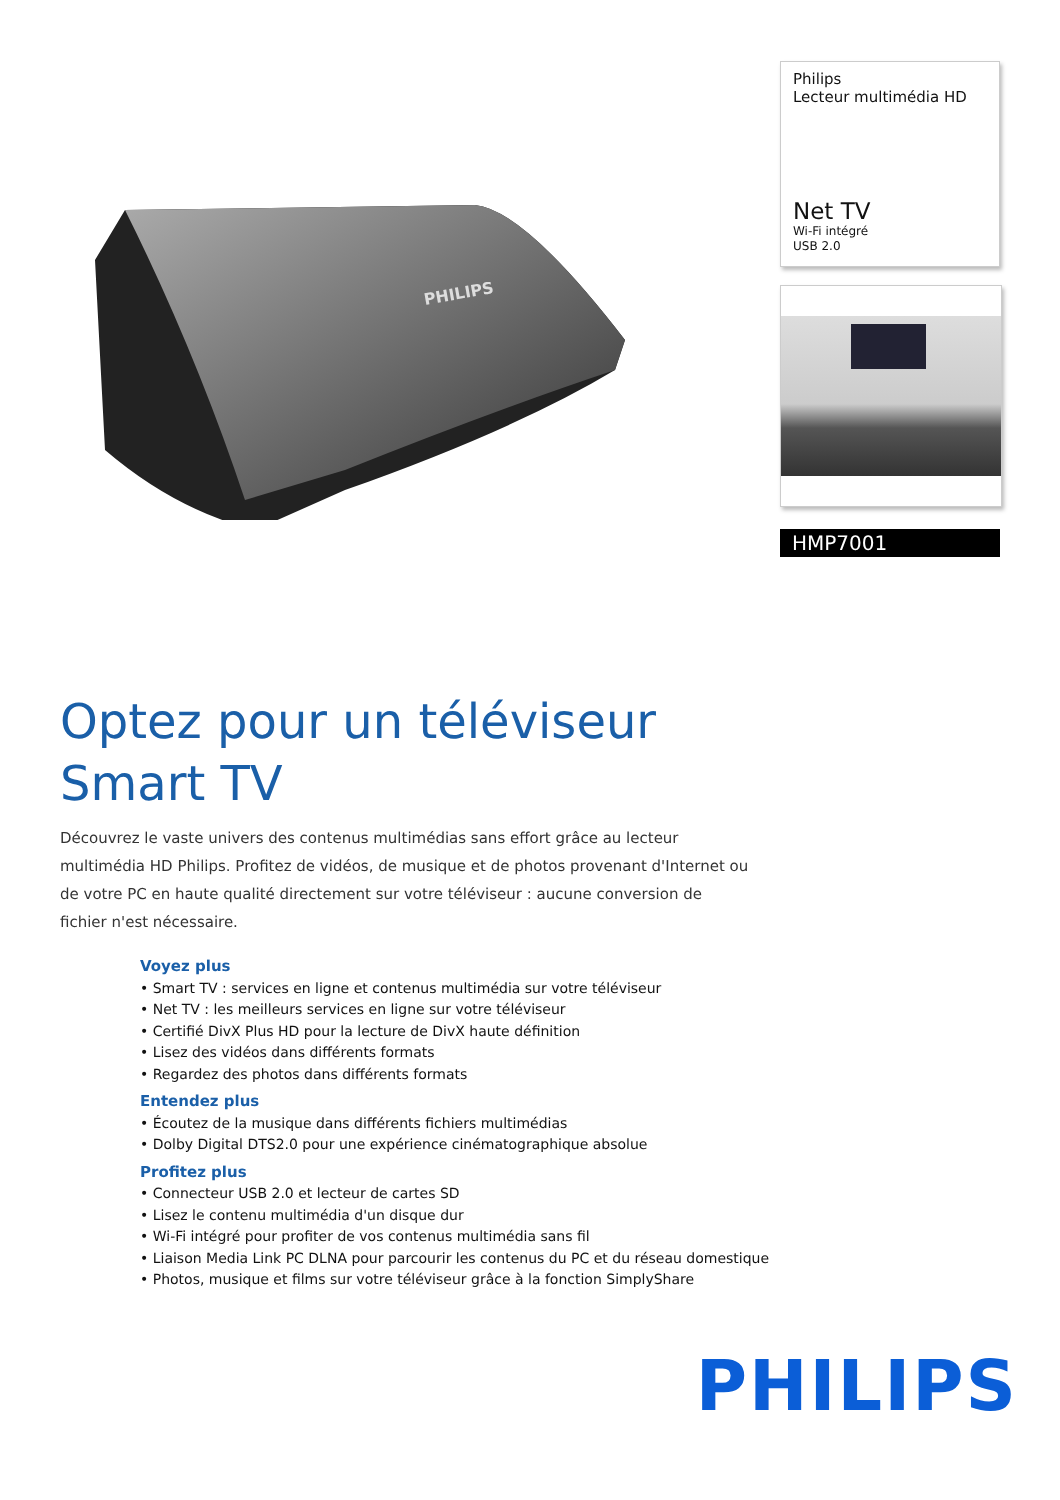PHILIPS
Philips
Lecteur multimédia HD
Net TV
Wi-Fi intégré
USB 2.0
HMP7001
Optez pour un téléviseur Smart TV
Découvrez le vaste univers des contenus multimédias sans effort grâce au lecteur multimédia HD Philips. Profitez de vidéos, de musique et de photos provenant d'Internet ou de votre PC en haute qualité directement sur votre téléviseur : aucune conversion de fichier n'est nécessaire.
Voyez plus
• Smart TV : services en ligne et contenus multimédia sur votre téléviseur
• Net TV : les meilleurs services en ligne sur votre téléviseur
• Certifié DivX Plus HD pour la lecture de DivX haute définition
• Lisez des vidéos dans différents formats
• Regardez des photos dans différents formats
Entendez plus
• Écoutez de la musique dans différents fichiers multimédias
• Dolby Digital DTS2.0 pour une expérience cinématographique absolue
Profitez plus
• Connecteur USB 2.0 et lecteur de cartes SD
• Lisez le contenu multimédia d'un disque dur
• Wi-Fi intégré pour profiter de vos contenus multimédia sans fil
• Liaison Media Link PC DLNA pour parcourir les contenus du PC et du réseau domestique
• Photos, musique et films sur votre téléviseur grâce à la fonction SimplyShare
PHILIPS